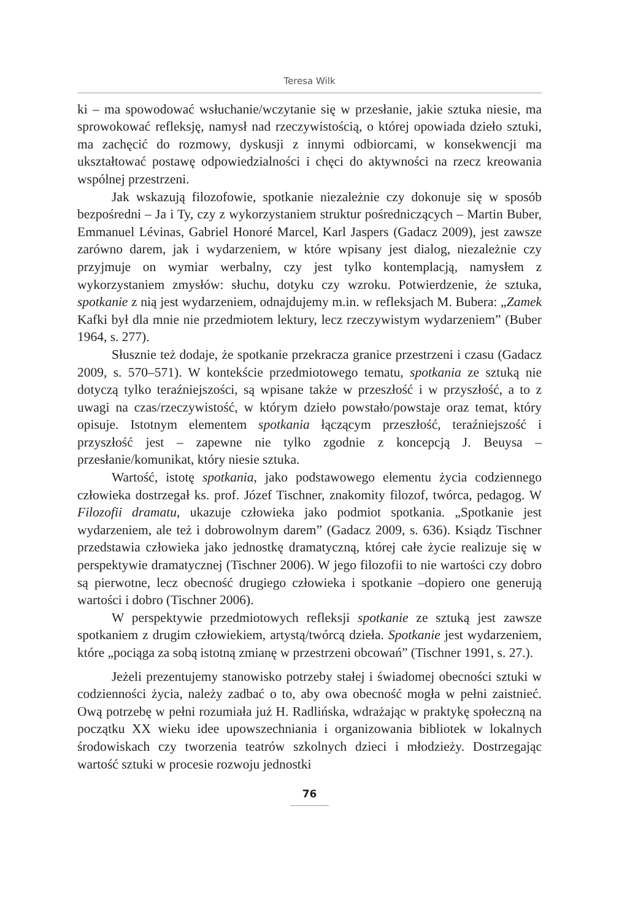Teresa Wilk
ki – ma spowodować wsłuchanie/wczytanie się w przesłanie, jakie sztuka niesie, ma sprowokować refleksję, namysł nad rzeczywistością, o której opowiada dzieło sztuki, ma zachęcić do rozmowy, dyskusji z innymi odbiorcami, w konsekwencji ma ukształtować postawę odpowiedzialności i chęci do aktywności na rzecz kreowania wspólnej przestrzeni.
Jak wskazują filozofowie, spotkanie niezależnie czy dokonuje się w sposób bezpośredni – Ja i Ty, czy z wykorzystaniem struktur pośredniczących – Martin Buber, Emmanuel Lévinas, Gabriel Honoré Marcel, Karl Jaspers (Gadacz 2009), jest zawsze zarówno darem, jak i wydarzeniem, w które wpisany jest dialog, niezależnie czy przyjmuje on wymiar werbalny, czy jest tylko kontemplacją, namysłem z wykorzystaniem zmysłów: słuchu, dotyku czy wzroku. Potwierdzenie, że sztuka, spotkanie z nią jest wydarzeniem, odnajdujemy m.in. w refleksjach M. Bubera: „Zamek Kafki był dla mnie nie przedmiotem lektury, lecz rzeczywistym wydarzeniem” (Buber 1964, s. 277).
Słusznie też dodaje, że spotkanie przekracza granice przestrzeni i czasu (Gadacz 2009, s. 570–571). W kontekście przedmiotowego tematu, spotkania ze sztuką nie dotyczą tylko teraźniejszości, są wpisane także w przeszłość i w przyszłość, a to z uwagi na czas/rzeczywistość, w którym dzieło powstało/powstaje oraz temat, który opisuje. Istotnym elementem spotkania łączącym przeszłość, teraźniejszość i przyszłość jest – zapewne nie tylko zgodnie z koncepcją J. Beuysa – przesłanie/komunikat, który niesie sztuka.
Wartość, istotę spotkania, jako podstawowego elementu życia codziennego człowieka dostrzegał ks. prof. Józef Tischner, znakomity filozof, twórca, pedagog. W Filozofii dramatu, ukazuje człowieka jako podmiot spotkania. „Spotkanie jest wydarzeniem, ale też i dobrowolnym darem” (Gadacz 2009, s. 636). Ksiądz Tischner przedstawia człowieka jako jednostkę dramatyczną, której całe życie realizuje się w perspektywie dramatycznej (Tischner 2006). W jego filozofii to nie wartości czy dobro są pierwotne, lecz obecność drugiego człowieka i spotkanie –dopiero one generują wartości i dobro (Tischner 2006).
W perspektywie przedmiotowych refleksji spotkanie ze sztuką jest zawsze spotkaniem z drugim człowiekiem, artystą/twórcą dzieła. Spotkanie jest wydarzeniem, które „pociąga za sobą istotną zmianę w przestrzeni obcowań” (Tischner 1991, s. 27.).
Jeżeli prezentujemy stanowisko potrzeby stałej i świadomej obecności sztuki w codzienności życia, należy zadbać o to, aby owa obecność mogła w pełni zaistnieć. Ową potrzebę w pełni rozumiała już H. Radlińska, wdrażając w praktykę społeczną na początku XX wieku idee upowszechniania i organizowania bibliotek w lokalnych środowiskach czy tworzenia teatrów szkolnych dzieci i młodzieży. Dostrzegając wartość sztuki w procesie rozwoju jednostki
76